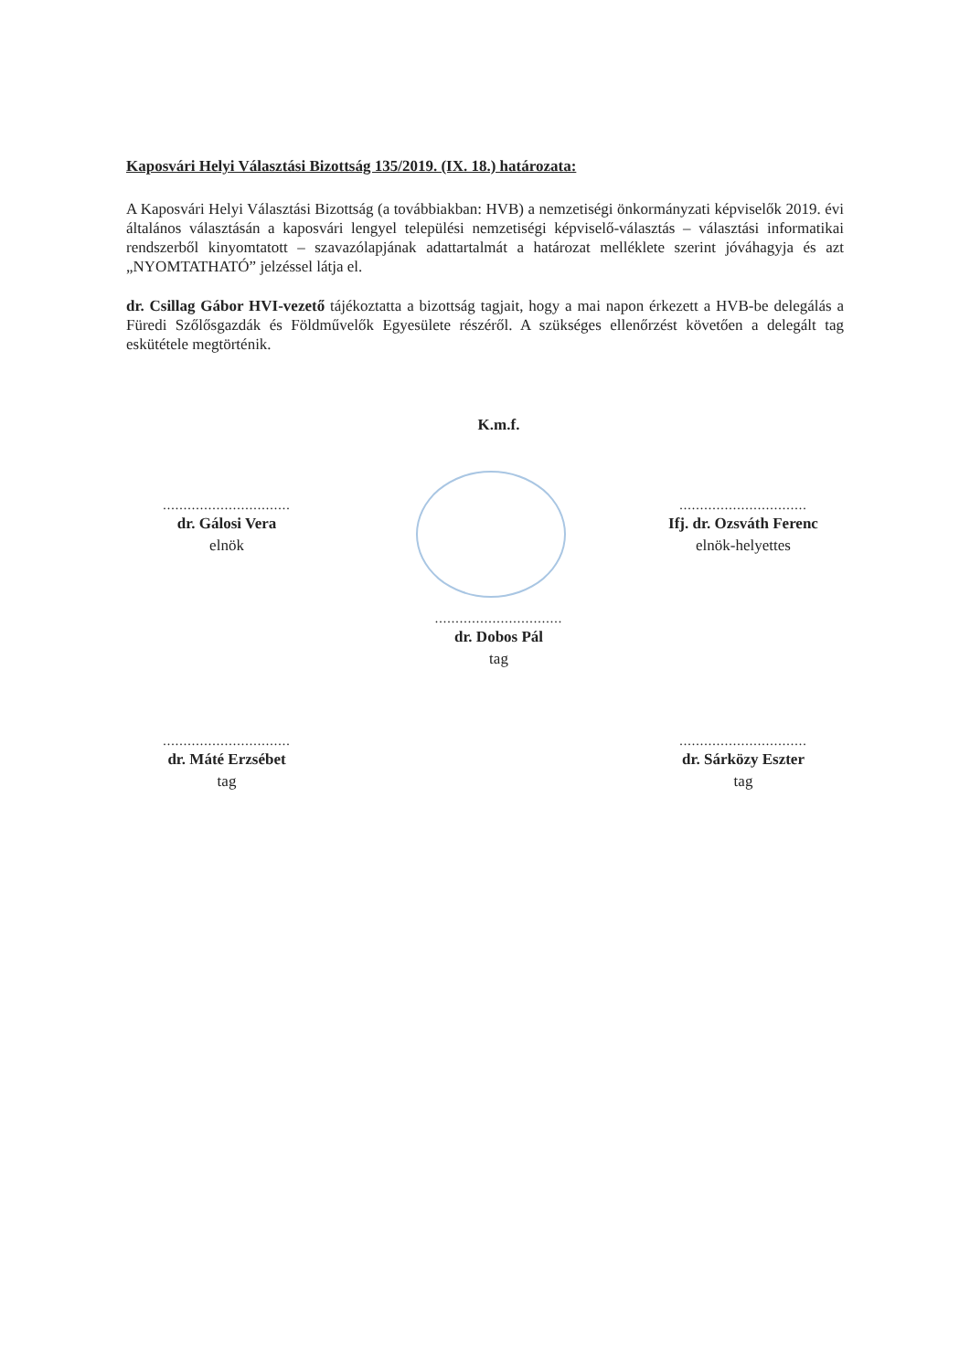Kaposvári Helyi Választási Bizottság 135/2019. (IX. 18.) határozata:
A Kaposvári Helyi Választási Bizottság (a továbbiakban: HVB) a nemzetiségi önkormányzati képviselők 2019. évi általános választásán a kaposvári lengyel települési nemzetiségi képviselő-választás – választási informatikai rendszerből kinyomtatott – szavazólapjának adattartalmát a határozat melléklete szerint jóváhagyja és azt „NYOMTATHATÓ” jelzéssel látja el.
dr. Csillag Gábor HVI-vezető tájékoztatta a bizottság tagjait, hogy a mai napon érkezett a HVB-be delegálás a Füredi Szőlősgazdák és Földművelők Egyesülete részéről. A szükséges ellenőrzést követően a delegált tag eskütétele megtörténik.
K.m.f.
...............................
dr. Gálosi Vera
elnök
...............................
Ifj. dr. Ozsváth Ferenc
elnök-helyettes
...............................
dr. Dobos Pál
tag
...............................
dr. Máté Erzsébet
tag
...............................
dr. Sárközy Eszter
tag